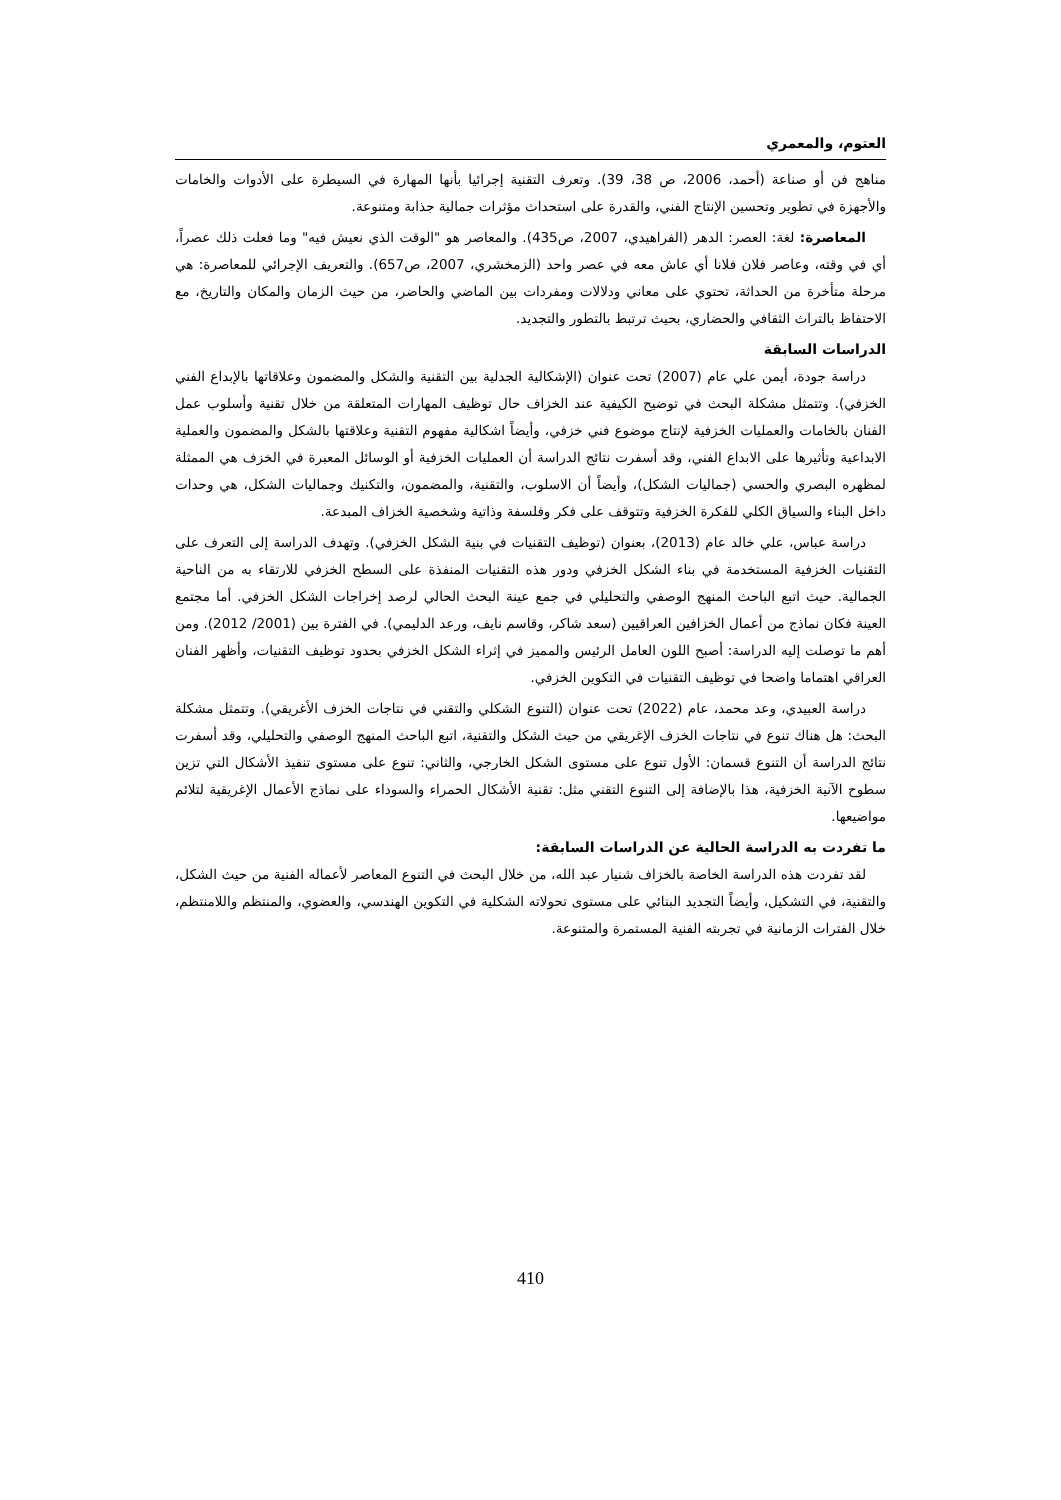العتوم، والمعمري
مناهج فن أو صناعة (أحمد، 2006، ص 38، 39). وتعرف التقنية إجرائيا بأنها المهارة في السيطرة على الأدوات والخامات والأجهزة في تطوير وتحسين الإنتاج الفني، والقدرة على استحداث مؤثرات جمالية جذابة ومتنوعة.
المعاصرة: لغة: العصر: الدهر (الفراهيدي، 2007، ص435). والمعاصر هو "الوقت الذي نعيش فيه" وما فعلت ذلك عصراً، أي في وقته، وعاصر فلان فلانا أي عاش معه في عصر واحد (الزمخشري، 2007، ص657). والتعريف الإجرائي للمعاصرة: هي مرحلة متأخرة من الحداثة، تحتوي على معاني ودلالات ومفردات بين الماضي والحاضر، من حيث الزمان والمكان والتاريخ، مع الاحتفاظ بالتراث الثقافي والحضاري، بحيث ترتبط بالتطور والتجديد.
الدراسات السابقة
دراسة جودة، أيمن علي عام (2007) تحت عنوان (الإشكالية الجدلية بين التقنية والشكل والمضمون وعلاقاتها بالإبداع الفني الخزفي). وتتمثل مشكلة البحث في توضيح الكيفية عند الخزاف حال توظيف المهارات المتعلقة من خلال تقنية وأسلوب عمل الفنان بالخامات والعمليات الخزفية لإنتاج موضوع فني خزفي، وأيضاً اشكالية مفهوم التقنية وعلاقتها بالشكل والمضمون والعملية الابداعية وتأثيرها على الابداع الفني، وقد أسفرت نتائج الدراسة أن العمليات الخزفية أو الوسائل المعبرة في الخزف هي الممثلة لمظهره البصري والحسي (جماليات الشكل)، وأيضاً أن الاسلوب، والتقنية، والمضمون، والتكنيك وجماليات الشكل، هي وحدات داخل البناء والسياق الكلي للفكرة الخزفية وتتوقف على فكر وفلسفة وذاتية وشخصية الخزاف المبدعة.
دراسة عباس، علي خالد عام (2013)، بعنوان (توظيف التقنيات في بنية الشكل الخزفي). وتهدف الدراسة إلى التعرف على التقنيات الخزفية المستخدمة في بناء الشكل الخزفي ودور هذه التقنيات المنفذة على السطح الخزفي للارتقاء به من الناحية الجمالية. حيث اتبع الباحث المنهج الوصفي والتحليلي في جمع عينة البحث الحالي لرصد إخراجات الشكل الخزفي. أما مجتمع العينة فكان نماذج من أعمال الخزافين العراقيين (سعد شاكر، وقاسم نايف، ورعد الدليمي). في الفترة بين (2001/ 2012). ومن أهم ما توصلت إليه الدراسة: أصبح اللون العامل الرئيس والمميز في إثراء الشكل الخزفي بحدود توظيف التقنيات، وأظهر الفنان العراقي اهتماما واضحا في توظيف التقنيات في التكوين الخزفي.
دراسة العبيدي، وعد محمد، عام (2022) تحت عنوان (التنوع الشكلي والتقني في نتاجات الخزف الأغريقي). وتتمثل مشكلة البحث: هل هناك تنوع في نتاجات الخزف الإغريقي من حيث الشكل والتقنية، اتبع الباحث المنهج الوصفي والتحليلي، وقد أسفرت نتائج الدراسة أن التنوع قسمان: الأول تنوع على مستوى الشكل الخارجي، والثاني: تنوع على مستوى تنفيذ الأشكال التي تزين سطوح الآنية الخزفية، هذا بالإضافة إلى التنوع التقني مثل: تقنية الأشكال الحمراء والسوداء على نماذج الأعمال الإغريقية لتلائم مواضيعها.
ما تفردت به الدراسة الحالية عن الدراسات السابقة:
لقد تفردت هذه الدراسة الخاصة بالخزاف شنيار عبد الله، من خلال البحث في التنوع المعاصر لأعماله الفنية من حيث الشكل، والتقنية، في التشكيل، وأيضاً التجديد البنائي على مستوى تحولاته الشكلية في التكوين الهندسي، والعضوي، والمنتظم واللامنتظم، خلال الفترات الزمانية في تجربته الفنية المستمرة والمتنوعة.
410